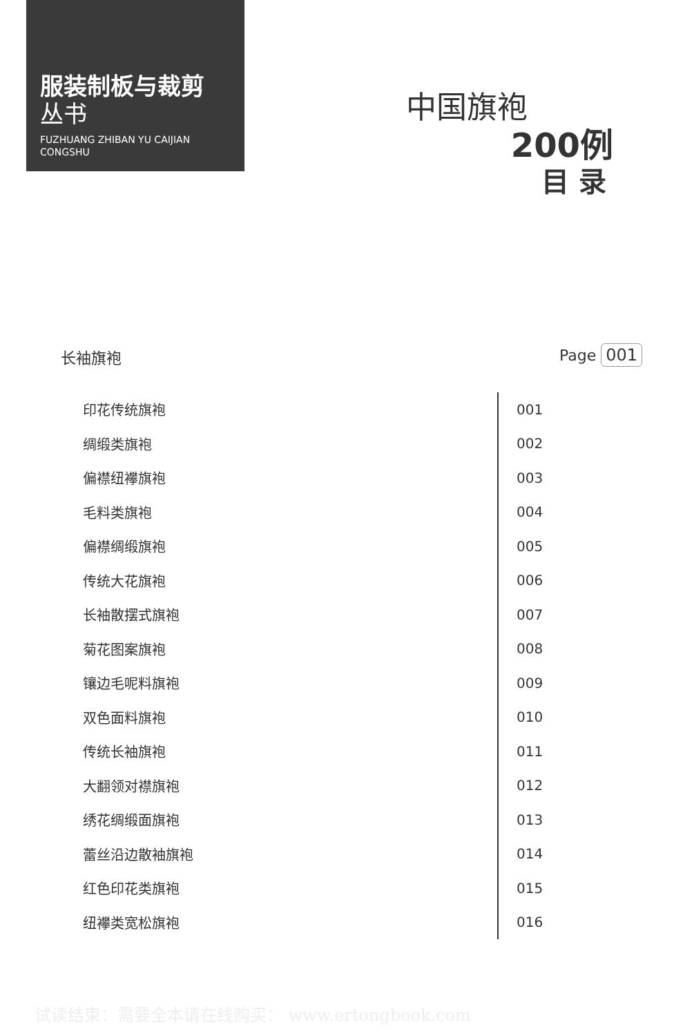服装制板与裁剪
丛书
FUZHUANG ZHIBAN YU CAIJIAN
CONGSHU
中国旗袍
200例
目 录
长袖旗袍 Page 001
印花传统旗袍
001
绸缎类旗袍
002
偏襟纽襻旗袍
003
毛料类旗袍
004
偏襟绸缎旗袍
005
传统大花旗袍
006
长袖散摆式旗袍
007
菊花图案旗袍
008
镶边毛呢料旗袍
009
双色面料旗袍
010
传统长袖旗袍
011
大翻领对襟旗袍
012
绣花绸缎面旗袍
013
蕾丝沿边散袖旗袍
014
红色印花类旗袍
015
纽襻类宽松旗袍
016
试读结束：需要全本请在线购买： www.ertongbook.com